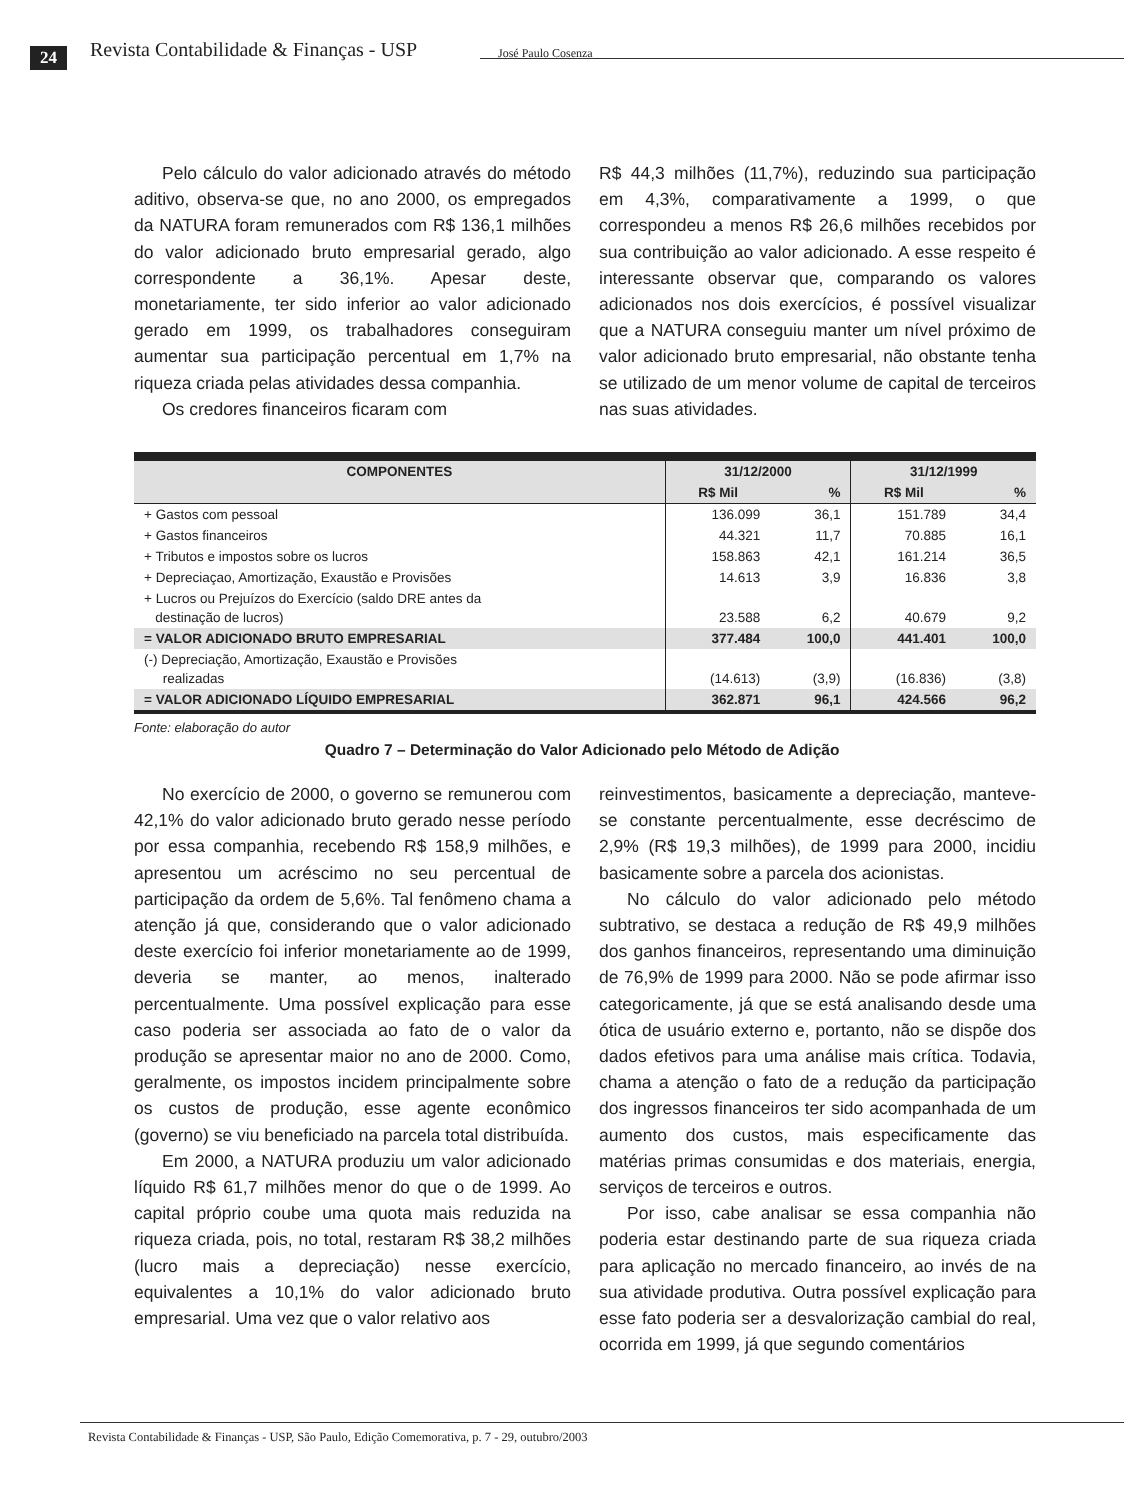24 Revista Contabilidade & Finanças - USP José Paulo Cosenza
Pelo cálculo do valor adicionado através do método aditivo, observa-se que, no ano 2000, os empregados da NATURA foram remunerados com R$ 136,1 milhões do valor adicionado bruto empresarial gerado, algo correspondente a 36,1%. Apesar deste, monetariamente, ter sido inferior ao valor adicionado gerado em 1999, os trabalhadores conseguiram aumentar sua participação percentual em 1,7% na riqueza criada pelas atividades dessa companhia.
Os credores financeiros ficaram com
R$ 44,3 milhões (11,7%), reduzindo sua participação em 4,3%, comparativamente a 1999, o que correspondeu a menos R$ 26,6 milhões recebidos por sua contribuição ao valor adicionado. A esse respeito é interessante observar que, comparando os valores adicionados nos dois exercícios, é possível visualizar que a NATURA conseguiu manter um nível próximo de valor adicionado bruto empresarial, não obstante tenha se utilizado de um menor volume de capital de terceiros nas suas atividades.
| COMPONENTES | 31/12/2000 | | 31/12/1999 | |
| --- | --- | --- | --- | --- |
| | R$ Mil | % | R$ Mil | % |
| + Gastos com pessoal | 136.099 | 36,1 | 151.789 | 34,4 |
| + Gastos financeiros | 44.321 | 11,7 | 70.885 | 16,1 |
| + Tributos e impostos sobre os lucros | 158.863 | 42,1 | 161.214 | 36,5 |
| + Depreciaçao, Amortização, Exaustão e Provisões | 14.613 | 3,9 | 16.836 | 3,8 |
| + Lucros ou Prejuízos do Exercício (saldo DRE antes da destinação de lucros) | 23.588 | 6,2 | 40.679 | 9,2 |
| = VALOR ADICIONADO BRUTO EMPRESARIAL | 377.484 | 100,0 | 441.401 | 100,0 |
| (-) Depreciação, Amortização, Exaustão e Provisões realizadas | (14.613) | (3,9) | (16.836) | (3,8) |
| = VALOR ADICIONADO LÍQUIDO EMPRESARIAL | 362.871 | 96,1 | 424.566 | 96,2 |
Fonte: elaboração do autor
Quadro 7 – Determinação do Valor Adicionado pelo Método de Adição
No exercício de 2000, o governo se remunerou com 42,1% do valor adicionado bruto gerado nesse período por essa companhia, recebendo R$ 158,9 milhões, e apresentou um acréscimo no seu percentual de participação da ordem de 5,6%. Tal fenômeno chama a atenção já que, considerando que o valor adicionado deste exercício foi inferior monetariamente ao de 1999, deveria se manter, ao menos, inalterado percentualmente. Uma possível explicação para esse caso poderia ser associada ao fato de o valor da produção se apresentar maior no ano de 2000. Como, geralmente, os impostos incidem principalmente sobre os custos de produção, esse agente econômico (governo) se viu beneficiado na parcela total distribuída.
Em 2000, a NATURA produziu um valor adicionado líquido R$ 61,7 milhões menor do que o de 1999. Ao capital próprio coube uma quota mais reduzida na riqueza criada, pois, no total, restaram R$ 38,2 milhões (lucro mais a depreciação) nesse exercício, equivalentes a 10,1% do valor adicionado bruto empresarial. Uma vez que o valor relativo aos
reinvestimentos, basicamente a depreciação, manteve-se constante percentualmente, esse decréscimo de 2,9% (R$ 19,3 milhões), de 1999 para 2000, incidiu basicamente sobre a parcela dos acionistas.
No cálculo do valor adicionado pelo método subtrativo, se destaca a redução de R$ 49,9 milhões dos ganhos financeiros, representando uma diminuição de 76,9% de 1999 para 2000. Não se pode afirmar isso categoricamente, já que se está analisando desde uma ótica de usuário externo e, portanto, não se dispõe dos dados efetivos para uma análise mais crítica. Todavia, chama a atenção o fato de a redução da participação dos ingressos financeiros ter sido acompanhada de um aumento dos custos, mais especificamente das matérias primas consumidas e dos materiais, energia, serviços de terceiros e outros.
Por isso, cabe analisar se essa companhia não poderia estar destinando parte de sua riqueza criada para aplicação no mercado financeiro, ao invés de na sua atividade produtiva. Outra possível explicação para esse fato poderia ser a desvalorização cambial do real, ocorrida em 1999, já que segundo comentários
Revista Contabilidade & Finanças - USP, São Paulo, Edição Comemorativa, p. 7 - 29, outubro/2003